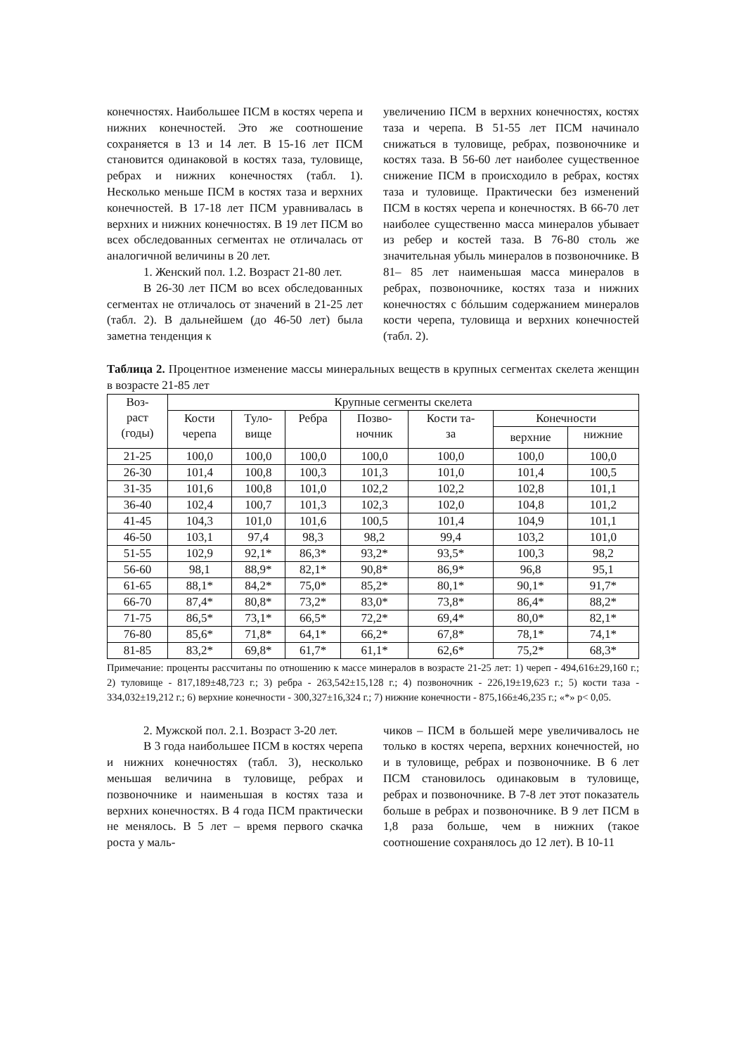конечностях. Наибольшее ПСМ в костях черепа и нижних конечностей. Это же соотношение сохраняется в 13 и 14 лет. В 15-16 лет ПСМ становится одинаковой в костях таза, туловище, ребрах и нижних конечностях (табл. 1). Несколько меньше ПСМ в костях таза и верхних конечностей. В 17-18 лет ПСМ уравнивалась в верхних и нижних конечностях. В 19 лет ПСМ во всех обследованных сегментах не отличалась от аналогичной величины в 20 лет.
1. Женский пол. 1.2. Возраст 21-80 лет.
В 26-30 лет ПСМ во всех обследованных сегментах не отличалось от значений в 21-25 лет (табл. 2). В дальнейшем (до 46-50 лет) была заметна тенденция к
увеличению ПСМ в верхних конечностях, костях таза и черепа. В 51-55 лет ПСМ начинало снижаться в туловище, ребрах, позвоночнике и костях таза. В 56-60 лет наиболее существенное снижение ПСМ в происходило в ребрах, костях таза и туловище. Практически без изменений ПСМ в костях черепа и конечностях. В 66-70 лет наиболее существенно масса минералов убывает из ребер и костей таза. В 76-80 столь же значительная убыль минералов в позвоночнике. В 81– 85 лет наименьшая масса минералов в ребрах, позвоночнике, костях таза и нижних конечностях с бóльшим содержанием минералов кости черепа, туловища и верхних конечностей (табл. 2).
Таблица 2. Процентное изменение массы минеральных веществ в крупных сегментах скелета женщин в возрасте 21-85 лет
| Воз- раст (годы) | Крупные сегменты скелета | | | | | | |
| --- | --- | --- | --- | --- | --- | --- | --- |
| | Кости черепа | Туло- вище | Ребра | Позво- ночник | Кости та- за | Конечности | |
| | | | | | | верхние | нижние |
| 21-25 | 100,0 | 100,0 | 100,0 | 100,0 | 100,0 | 100,0 | 100,0 |
| 26-30 | 101,4 | 100,8 | 100,3 | 101,3 | 101,0 | 101,4 | 100,5 |
| 31-35 | 101,6 | 100,8 | 101,0 | 102,2 | 102,2 | 102,8 | 101,1 |
| 36-40 | 102,4 | 100,7 | 101,3 | 102,3 | 102,0 | 104,8 | 101,2 |
| 41-45 | 104,3 | 101,0 | 101,6 | 100,5 | 101,4 | 104,9 | 101,1 |
| 46-50 | 103,1 | 97,4 | 98,3 | 98,2 | 99,4 | 103,2 | 101,0 |
| 51-55 | 102,9 | 92,1* | 86,3* | 93,2* | 93,5* | 100,3 | 98,2 |
| 56-60 | 98,1 | 88,9* | 82,1* | 90,8* | 86,9* | 96,8 | 95,1 |
| 61-65 | 88,1* | 84,2* | 75,0* | 85,2* | 80,1* | 90,1* | 91,7* |
| 66-70 | 87,4* | 80,8* | 73,2* | 83,0* | 73,8* | 86,4* | 88,2* |
| 71-75 | 86,5* | 73,1* | 66,5* | 72,2* | 69,4* | 80,0* | 82,1* |
| 76-80 | 85,6* | 71,8* | 64,1* | 66,2* | 67,8* | 78,1* | 74,1* |
| 81-85 | 83,2* | 69,8* | 61,7* | 61,1* | 62,6* | 75,2* | 68,3* |
Примечание: проценты рассчитаны по отношению к массе минералов в возрасте 21-25 лет: 1) череп - 494,616±29,160 г.; 2) туловище - 817,189±48,723 г.; 3) ребра - 263,542±15,128 г.; 4) позвоночник - 226,19±19,623 г.; 5) кости таза - 334,032±19,212 г.; 6) верхние конечности - 300,327±16,324 г.; 7) нижние конечности - 875,166±46,235 г.; «*» p< 0,05.
2. Мужской пол. 2.1. Возраст 3-20 лет.
В 3 года наибольшее ПСМ в костях черепа и нижних конечностях (табл. 3), несколько меньшая величина в туловище, ребрах и позвоночнике и наименьшая в костях таза и верхних конечностях. В 4 года ПСМ практически не менялось. В 5 лет – время первого скачка роста у маль-
чиков – ПСМ в большей мере увеличивалось не только в костях черепа, верхних конечностей, но и в туловище, ребрах и позвоночнике. В 6 лет ПСМ становилось одинаковым в туловище, ребрах и позвоночнике. В 7-8 лет этот показатель больше в ребрах и позвоночнике. В 9 лет ПСМ в 1,8 раза больше, чем в нижних (такое соотношение сохранялось до 12 лет). В 10-11